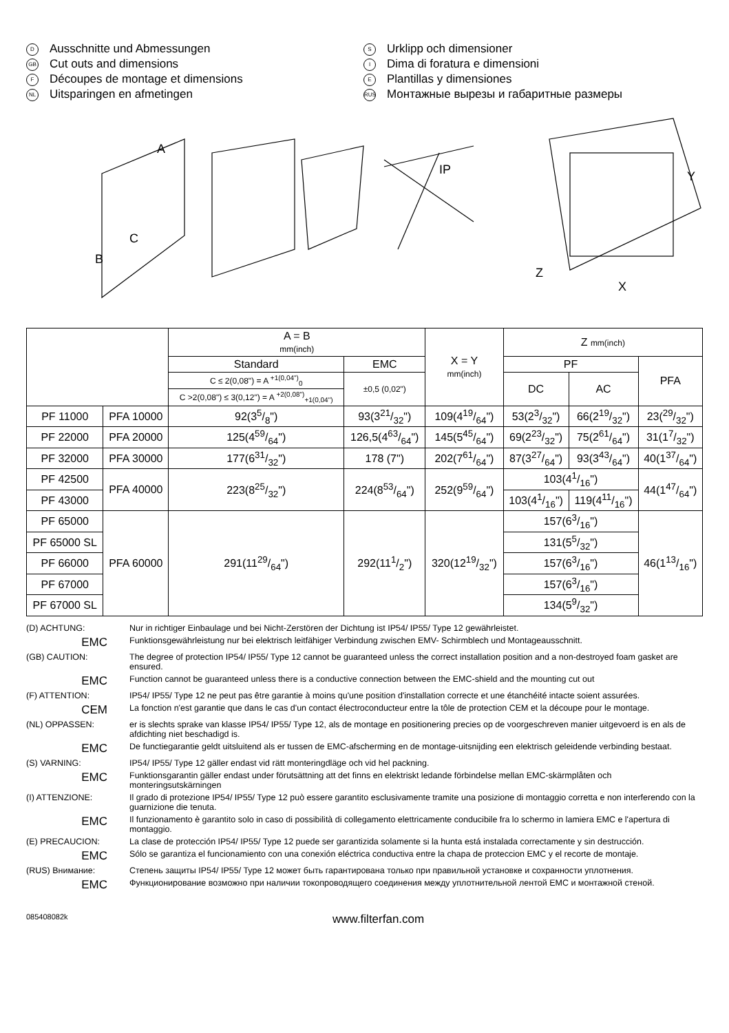D Ausschnitte und Abmessungen
GB Cut outs and dimensions
F Découpes de montage et dimensions
NL Uitsparingen en afmetingen
S Urklipp och dimensioner
I Dima di foratura e dimensioni
E Plantillas y dimensiones
RUS Монтажные вырезы и габаритные размеры
A
IP
Y
X
Z
B
C
| | | A = B mm(inch) | | X = Y mm(inch) | Z mm(inch) | | |
| | | Standard | EMC | | PF | | PFA |
| | | C ≤ 2(0,08") = A <sup>+1(0,04")</sup><sub>0</sub> | ±0,5 (0,02") | | DC | AC | |
| | | C >2(0,08") ≤ 3(0,12") = A <sup>+2(0,08")</sup><sub>+1(0,04")</sub> | | | | | |
| PF 11000 | PFA 10000 | 92(35/8") | 93(321/32") | 109(419/64") | 53(23/32") | 66(219/32") | 23(29/32") |
| PF 22000 | PFA 20000 | 125(459/64") | 126,5(463/64") | 145(545/64") | 69(223/32") | 75(261/64") | 31(17/32") |
| PF 32000 | PFA 30000 | 177(631/32") | 178 (7") | 202(761/64") | 87(327/64") | 93(343/64") | 40(137/64") |
| PF 42500 | PFA 40000 | 223(825/32") | 224(853/64") | 252(959/64") | 103(41/16") | | 44(147/64") |
| PF 43000 | | | | | 103(41/16") | 119(411/16") | |
| PF 65000 | PFA 60000 | 291(1129/64") | 292(111/2") | 320(1219/32") | 157(63/16") | | 46(113/16") |
| PF 65000 SL | | | | | 131(55/32") | | |
| PF 66000 | | | | | 157(63/16") | | |
| PF 67000 | | | | | 157(63/16") | | |
| PF 67000 SL | | | | | 134(59/32") | | |
(D) ACHTUNG: Nur in richtiger Einbaulage und bei Nicht-Zerstören der Dichtung ist IP54/ IP55/ Type 12 gewährleistet.
EMC
Funktionsgewährleistung nur bei elektrisch leitfähiger Verbindung zwischen EMV- Schirmblech und Montageausschnitt.
(GB) CAUTION: The degree of protection IP54/ IP55/ Type 12 cannot be guaranteed unless the correct installation position and a non-destroyed foam gasket are ensured.
EMC
Function cannot be guaranteed unless there is a conductive connection between the EMC-shield and the mounting cut out
(F) ATTENTION: IP54/ IP55/ Type 12 ne peut pas être garantie à moins qu'une position d'installation correcte et une étanchéité intacte soient assurées.
CEM
La fonction n'est garantie que dans le cas d'un contact électroconducteur entre la tôle de protection CEM et la découpe pour le montage.
(NL) OPPASSEN: er is slechts sprake van klasse IP54/ IP55/ Type 12, als de montage en positionering precies op de voorgeschreven manier uitgevoerd is en als de afdichting niet beschadigd is.
EMC
De functiegarantie geldt uitsluitend als er tussen de EMC-afscherming en de montage-uitsnijding een elektrisch geleidende verbinding bestaat.
(S) VARNING: IP54/ IP55/ Type 12 gäller endast vid rätt monteringdläge och vid hel packning.
EMC
Funktionsgarantin gäller endast under förutsättning att det finns en elektriskt ledande förbindelse mellan EMC-skärmplåten och monteringsutskärningen
(I) ATTENZIONE: Il grado di protezione IP54/ IP55/ Type 12 può essere garantito esclusivamente tramite una posizione di montaggio corretta e non interferendo con la guarnizione die tenuta.
EMC
Il funzionamento è garantito solo in caso di possibilità di collegamento elettricamente conducibile fra lo schermo in lamiera EMC e l'apertura di montaggio.
(E) PRECAUCION: La clase de protección IP54/ IP55/ Type 12 puede ser garantizida solamente si la hunta está instalada correctamente y sin destrucción.
EMC
Sólo se garantiza el funcionamiento con una conexión eléctrica conductiva entre la chapa de proteccion EMC y el recorte de montaje.
(RUS) Внимание: Степень защиты IP54/ IP55/ Type 12 может быть гарантирована только при правильной установке и сохранности уплотнения.
EMC
Функционирование возможно при наличии токопроводящего соединения между уплотнительной лентой EMC и монтажной стеной.
085408082k www.filterfan.com